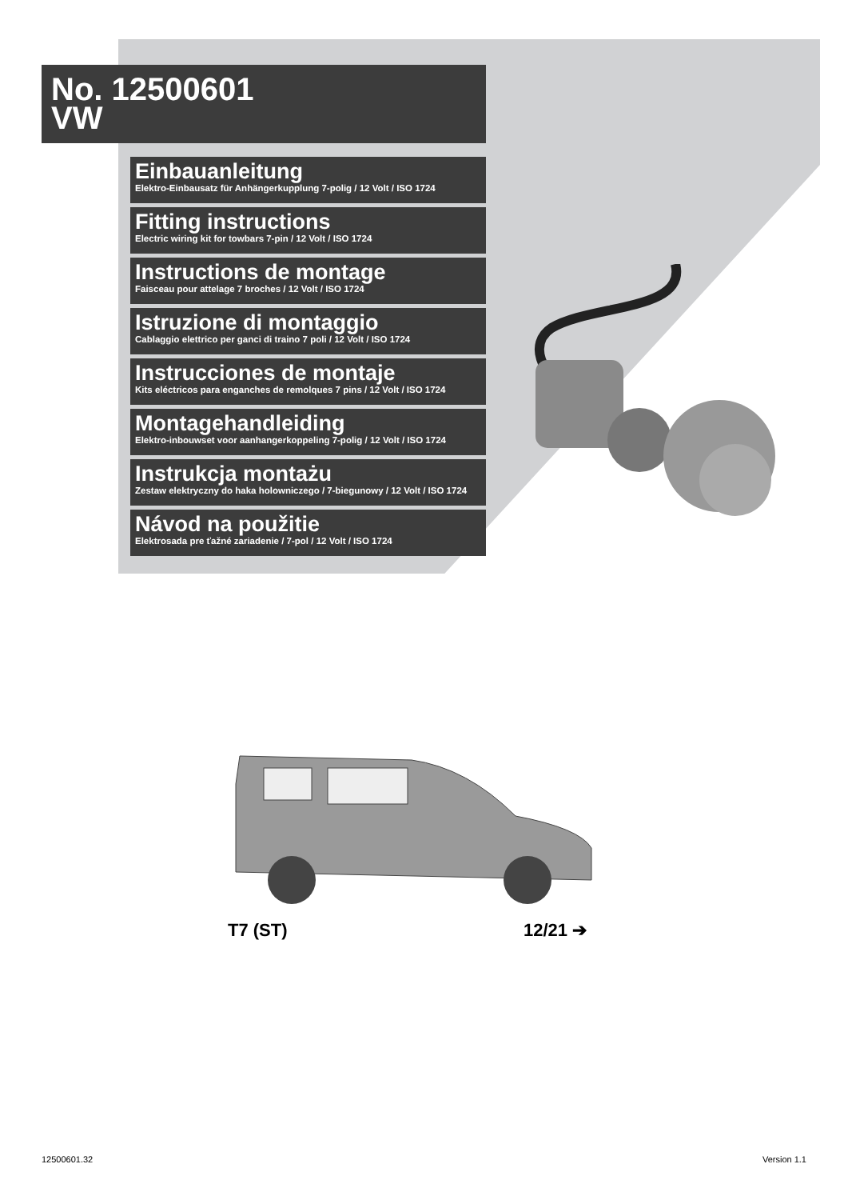No. 12500601
VW
Einbauanleitung
Elektro-Einbausatz für Anhängerkupplung 7-polig / 12 Volt / ISO 1724
Fitting instructions
Electric wiring kit for towbars 7-pin / 12 Volt / ISO 1724
Instructions de montage
Faisceau pour attelage 7 broches / 12 Volt / ISO 1724
Istruzione di montaggio
Cablaggio elettrico per ganci di traino 7 poli / 12 Volt / ISO 1724
Instrucciones de montaje
Kits eléctricos para enganches de remolques 7 pins / 12 Volt / ISO 1724
Montagehandleiding
Elektro-inbouwset voor aanhangerkoppeling 7-polig / 12 Volt / ISO 1724
Instrukcja montażu
Zestaw elektryczny do haka holowniczego / 7-biegunowy / 12 Volt / ISO 1724
Návod na použitie
Elektrosada pre ťažné zariadenie / 7-pol / 12 Volt / ISO 1724
T7 (ST) 12/21 ➔
12500601.32 Version 1.1